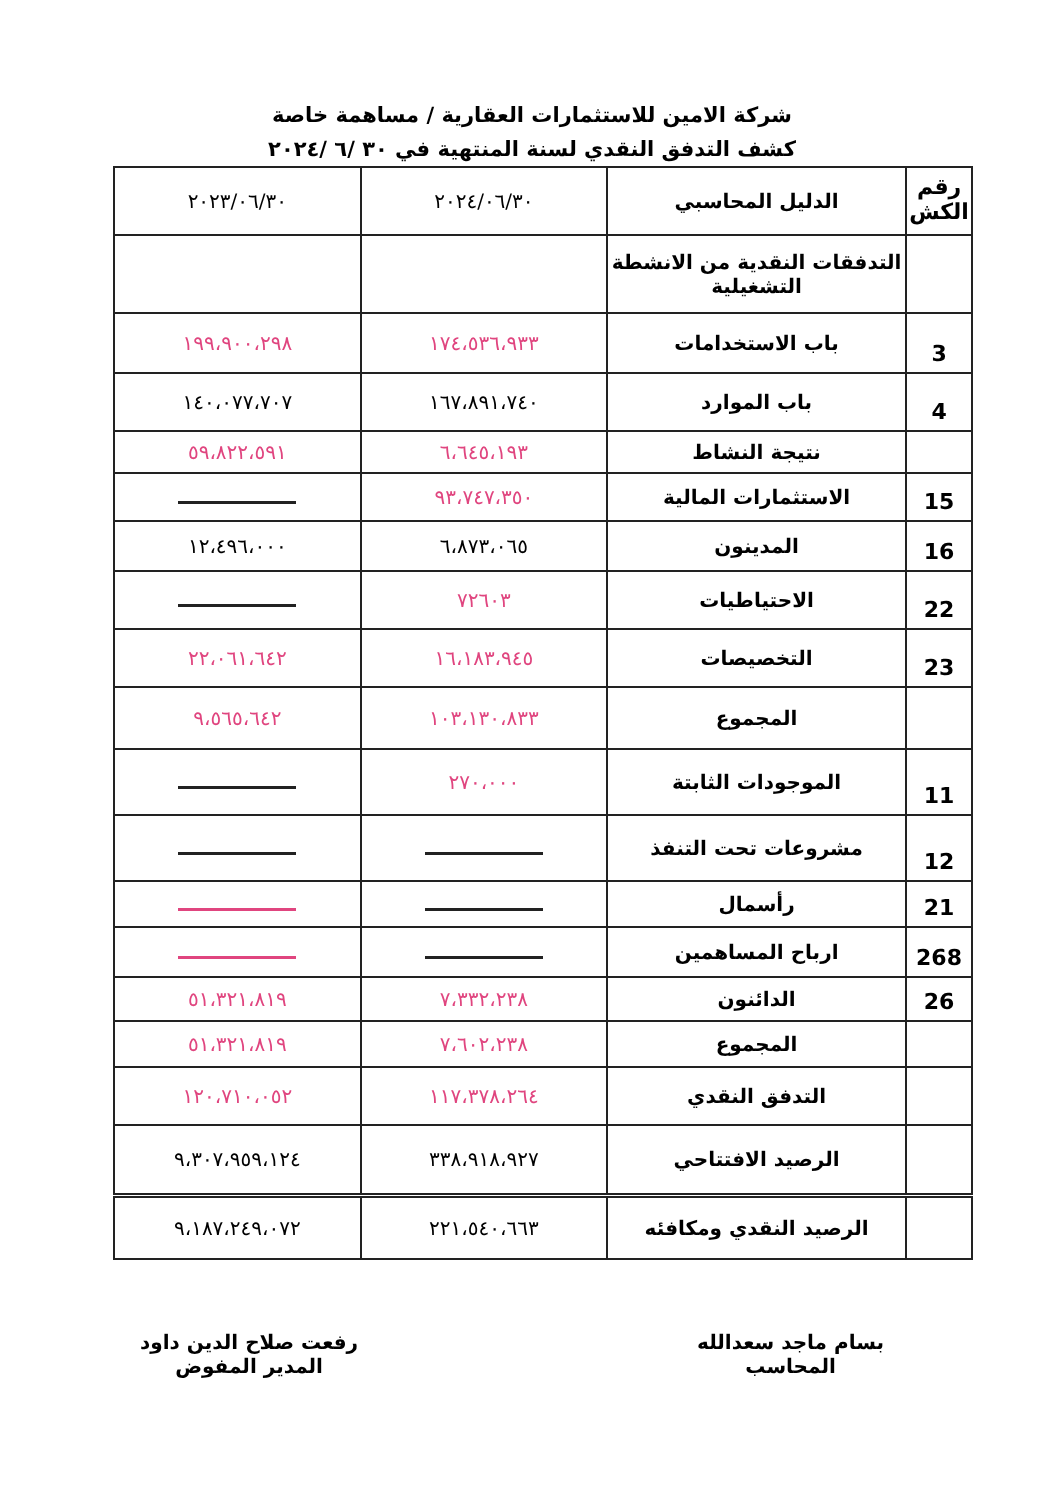شركة الامين للاستثمارات العقارية / مساهمة خاصة
كشف التدفق النقدي لسنة المنتهية في ٣٠ /٦ /٢٠٢٤
| رقم الكش | الدليل المحاسبي | ٢٠٢٤/٠٦/٣٠ | ٢٠٢٣/٠٦/٣٠ |
| --- | --- | --- | --- |
| | التدفقات النقدية من الانشطة التشغيلية | | |
| 3 | باب الاستخدامات | ١٧٤،٥٣٦،٩٣٣ | ١٩٩،٩٠٠،٢٩٨ |
| 4 | باب الموارد | ١٦٧،٨٩١،٧٤٠ | ١٤٠،٠٧٧،٧٠٧ |
| | نتيجة النشاط | ٦،٦٤٥،١٩٣ | ٥٩،٨٢٢،٥٩١ |
| 15 | الاستثمارات المالية | ٩٣،٧٤٧،٣٥٠ | |
| 16 | المدينون | ٦،٨٧٣،٠٦٥ | ١٢،٤٩٦،٠٠٠ |
| 22 | الاحتياطيات | ٧٢٦٠٣ | |
| 23 | التخصيصات | ١٦،١٨٣،٩٤٥ | ٢٢،٠٦١،٦٤٢ |
| | المجموع | ١٠٣،١٣٠،٨٣٣ | ٩،٥٦٥،٦٤٢ |
| 11 | الموجودات الثابتة | ٢٧٠،٠٠٠ | |
| 12 | مشروعات تحت التنفذ | | |
| 21 | رأسمال | | |
| 268 | ارباح المساهمين | | |
| 26 | الدائنون | ٧،٣٣٢،٢٣٨ | ٥١،٣٢١،٨١٩ |
| | المجموع | ٧،٦٠٢،٢٣٨ | ٥١،٣٢١،٨١٩ |
| | التدفق النقدي | ١١٧،٣٧٨،٢٦٤ | ١٢٠،٧١٠،٠٥٢ |
| | الرصيد الافتتاحي | ٣٣٨،٩١٨،٩٢٧ | ٩،٣٠٧،٩٥٩،١٢٤ |
| | الرصيد النقدي ومكافئه | ٢٢١،٥٤٠،٦٦٣ | ٩،١٨٧،٢٤٩،٠٧٢ |
بسام ماجد سعدالله
المحاسب
رفعت صلاح الدين داود
المدير المفوض